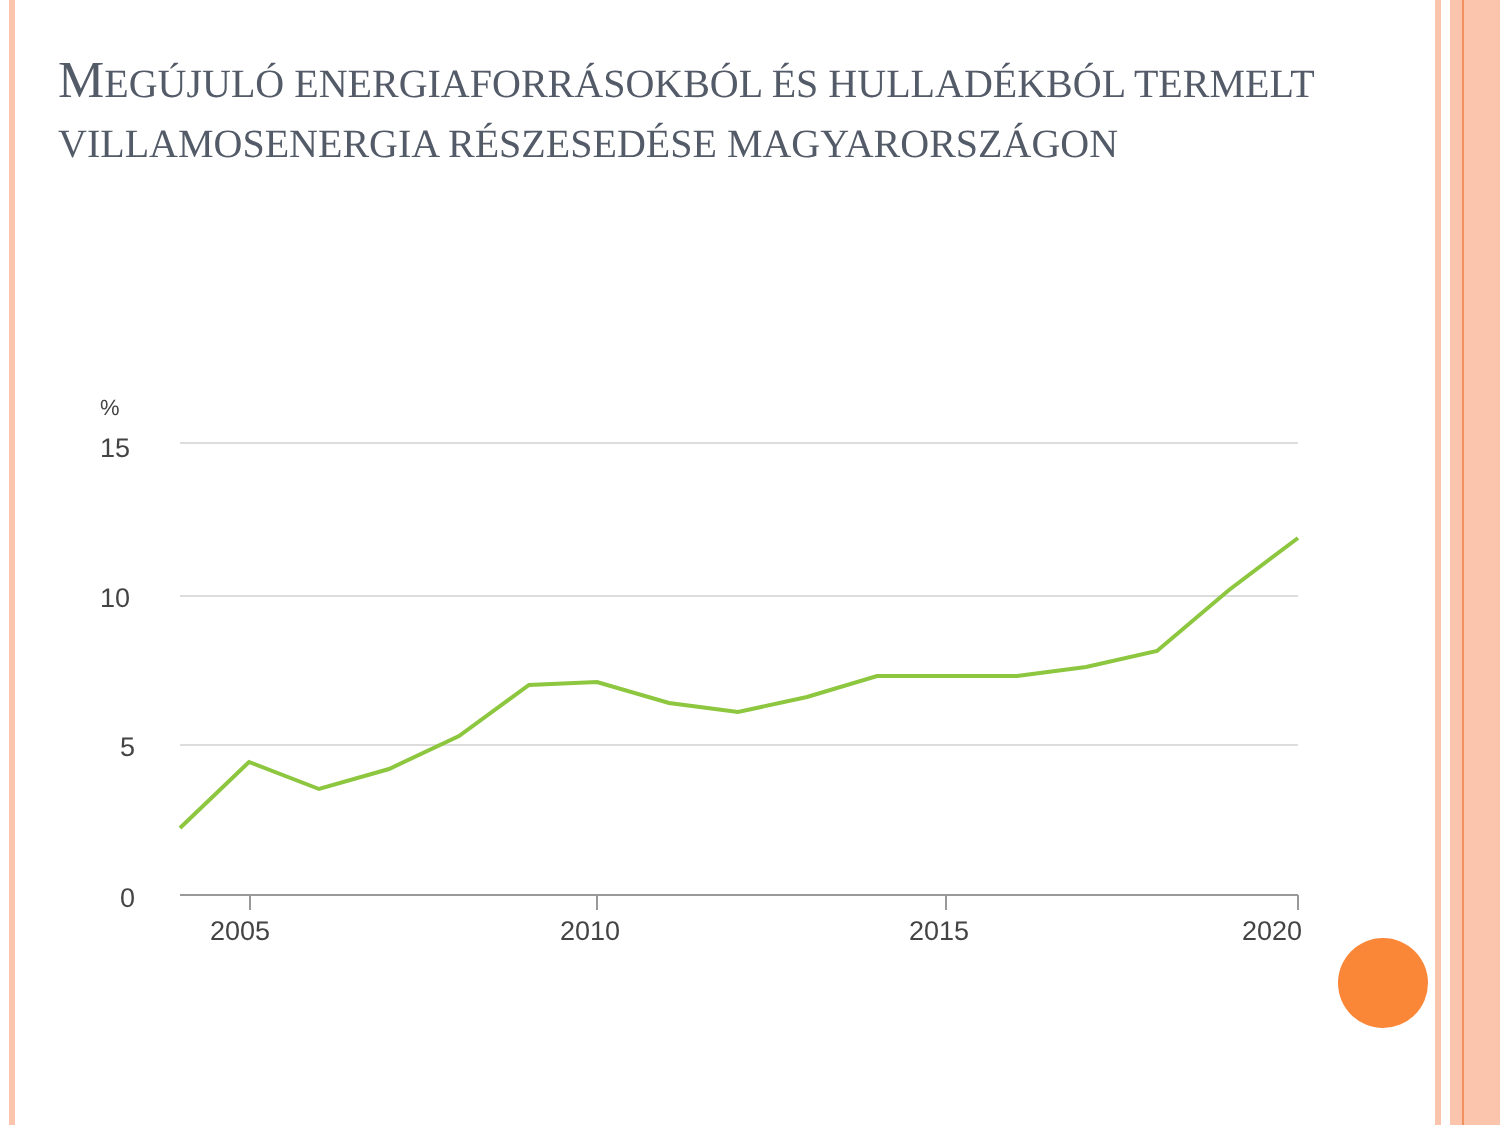MEGÚJULÓ ENERGIAFORRÁSOKBÓL ÉS HULLADÉKBÓL TERMELT VILLAMOSENERGIA RÉSZESEDÉSE MAGYARORSZÁGON
%
15
10
5
0
2005
2010
2015
2020